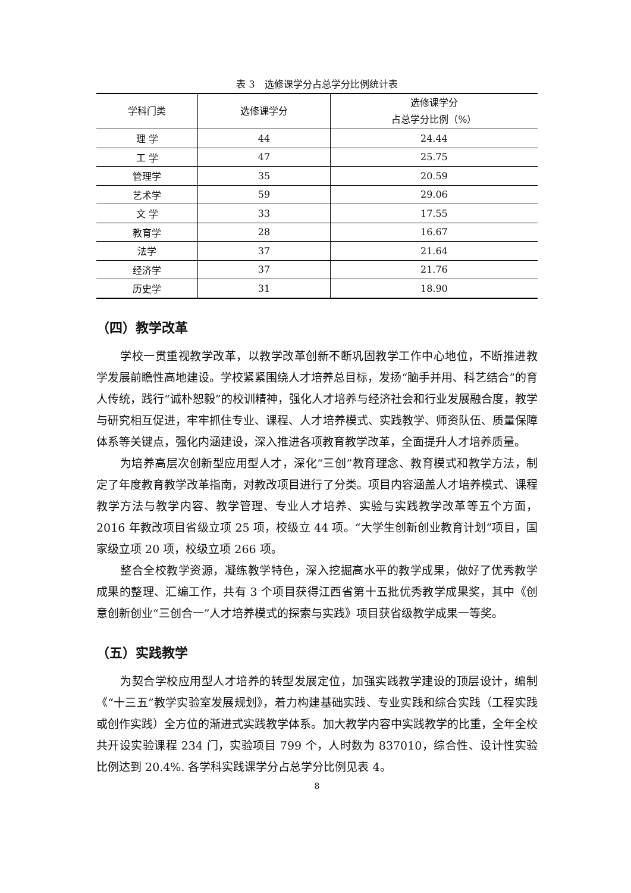表 3　选修课学分占总学分比例统计表
| 学科门类 | 选修课学分 | 选修课学分 占总学分比例（%） |
| --- | --- | --- |
| 理 学 | 44 | 24.44 |
| 工 学 | 47 | 25.75 |
| 管理学 | 35 | 20.59 |
| 艺术学 | 59 | 29.06 |
| 文 学 | 33 | 17.55 |
| 教育学 | 28 | 16.67 |
| 法学 | 37 | 21.64 |
| 经济学 | 37 | 21.76 |
| 历史学 | 31 | 18.90 |
（四）教学改革
学校一贯重视教学改革，以教学改革创新不断巩固教学工作中心地位，不断推进教学发展前瞻性高地建设。学校紧紧围绕人才培养总目标，发扬“脑手并用、科艺结合”的育人传统，践行“诚朴恕毅”的校训精神，强化人才培养与经济社会和行业发展融合度，教学与研究相互促进，牢牢抓住专业、课程、人才培养模式、实践教学、师资队伍、质量保障体系等关键点，强化内涵建设，深入推进各项教育教学改革，全面提升人才培养质量。
为培养高层次创新型应用型人才，深化“三创”教育理念、教育模式和教学方法，制定了年度教育教学改革指南，对教改项目进行了分类。项目内容涵盖人才培养模式、课程教学方法与教学内容、教学管理、专业人才培养、实验与实践教学改革等五个方面，2016 年教改项目省级立项 25 项，校级立 44 项。“大学生创新创业教育计划”项目，国家级立项 20 项，校级立项 266 项。
整合全校教学资源，凝练教学特色，深入挖掘高水平的教学成果，做好了优秀教学成果的整理、汇编工作，共有 3 个项目获得江西省第十五批优秀教学成果奖，其中《创意创新创业“三创合一”人才培养模式的探索与实践》项目获省级教学成果一等奖。
（五）实践教学
为契合学校应用型人才培养的转型发展定位，加强实践教学建设的顶层设计，编制《“十三五”教学实验室发展规划》，着力构建基础实践、专业实践和综合实践（工程实践或创作实践）全方位的渐进式实践教学体系。加大教学内容中实践教学的比重，全年全校共开设实验课程 234 门，实验项目 799 个，人时数为 837010，综合性、设计性实验比例达到 20.4%. 各学科实践课学分占总学分比例见表 4。
8